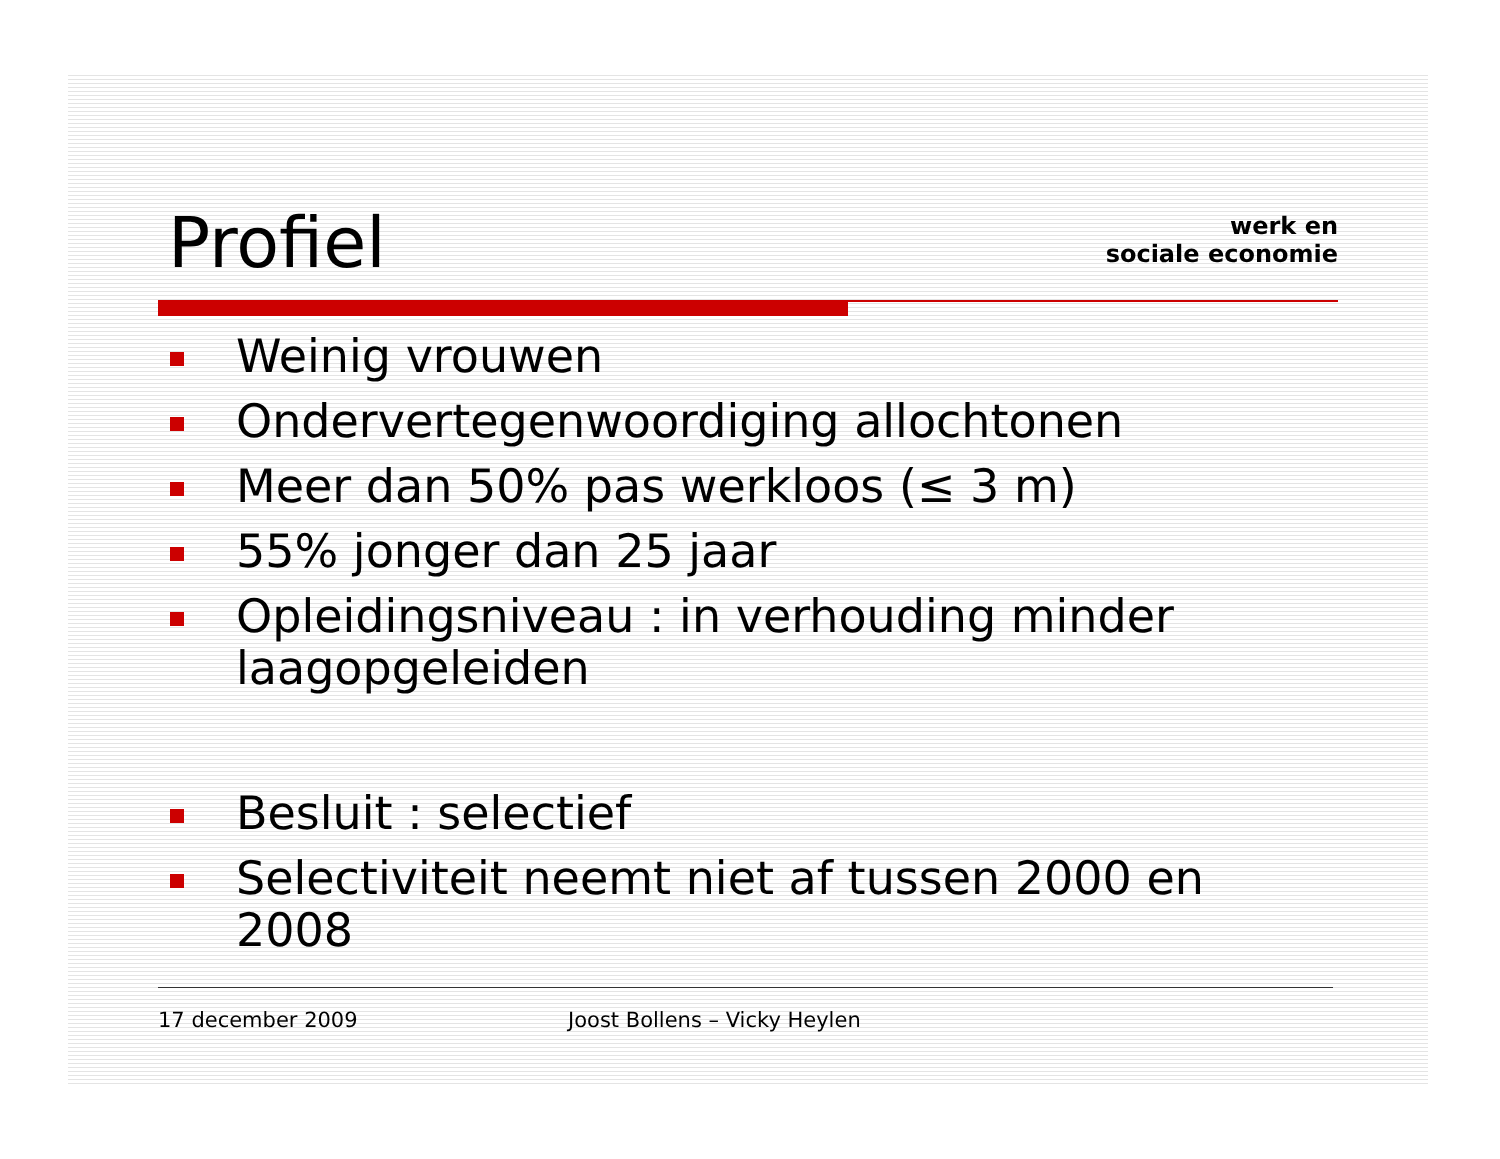werk en
sociale economie
Profiel
Weinig vrouwen
Ondervertegenwoordiging allochtonen
Meer dan 50% pas werkloos (≤ 3 m)
55% jonger dan 25 jaar
Opleidingsniveau : in verhouding minder laagopgeleiden
Besluit : selectief
Selectiviteit neemt niet af tussen 2000 en 2008
17 december 2009 Joost Bollens – Vicky Heylen